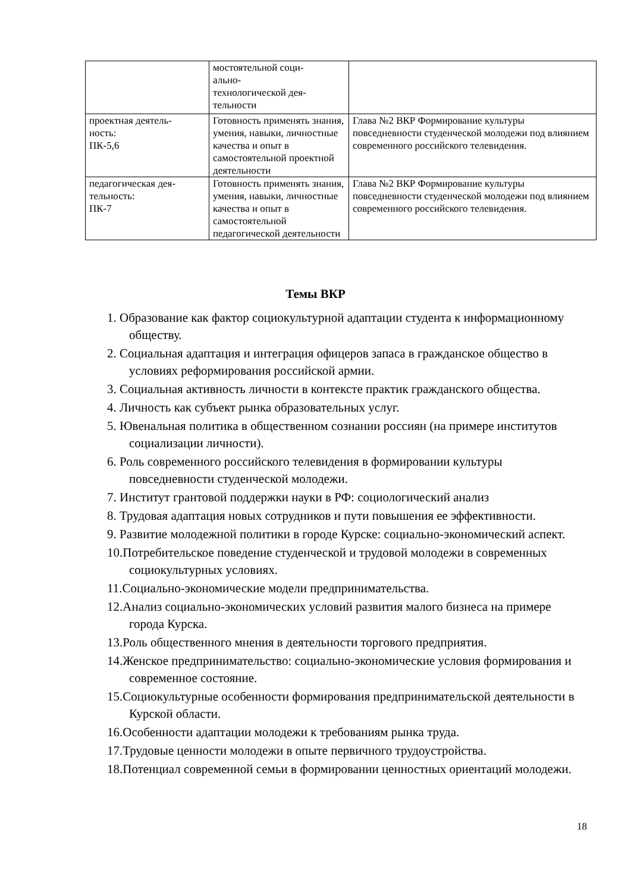| | мостоятельной соци- ально- технологической дея- тельности | |
| проектная деятель- ность: ПК-5,6 | Готовность применять знания, умения, навыки, личностные качества и опыт в самостоятельной проектной деятельности | Глава №2 ВКР Формирование культуры повседневности студенческой молодежи под влиянием современного российского телевидения. |
| педагогическая дея- тельность: ПК-7 | Готовность применять знания, умения, навыки, личностные качества и опыт в самостоятельной педагогической деятельности | Глава №2 ВКР Формирование культуры повседневности студенческой молодежи под влиянием современного российского телевидения. |
Темы ВКР
1. Образование как фактор социокультурной адаптации студента к информационному обществу.
2. Социальная адаптация и интеграция офицеров запаса в гражданское общество в условиях реформирования российской армии.
3. Социальная активность личности в контексте практик гражданского общества.
4. Личность как субъект рынка образовательных услуг.
5. Ювенальная политика в общественном сознании россиян (на примере институтов социализации личности).
6. Роль современного российского телевидения в формировании культуры повседневности студенческой молодежи.
7. Институт грантовой поддержки науки в РФ: социологический анализ
8. Трудовая адаптация новых сотрудников и пути повышения ее эффективности.
9. Развитие молодежной политики в городе Курске: социально-экономический аспект.
10.Потребительское поведение студенческой и трудовой молодежи в современных социокультурных условиях.
11.Социально-экономические модели предпринимательства.
12.Анализ социально-экономических условий развития малого бизнеса на примере города Курска.
13.Роль общественного мнения в деятельности торгового предприятия.
14.Женское предпринимательство: социально-экономические условия формирования и современное состояние.
15.Социокультурные особенности формирования предпринимательской деятельности в Курской области.
16.Особенности адаптации молодежи к требованиям рынка труда.
17.Трудовые ценности молодежи в опыте первичного трудоустройства.
18.Потенциал современной семьи в формировании ценностных ориентаций молодежи.
18